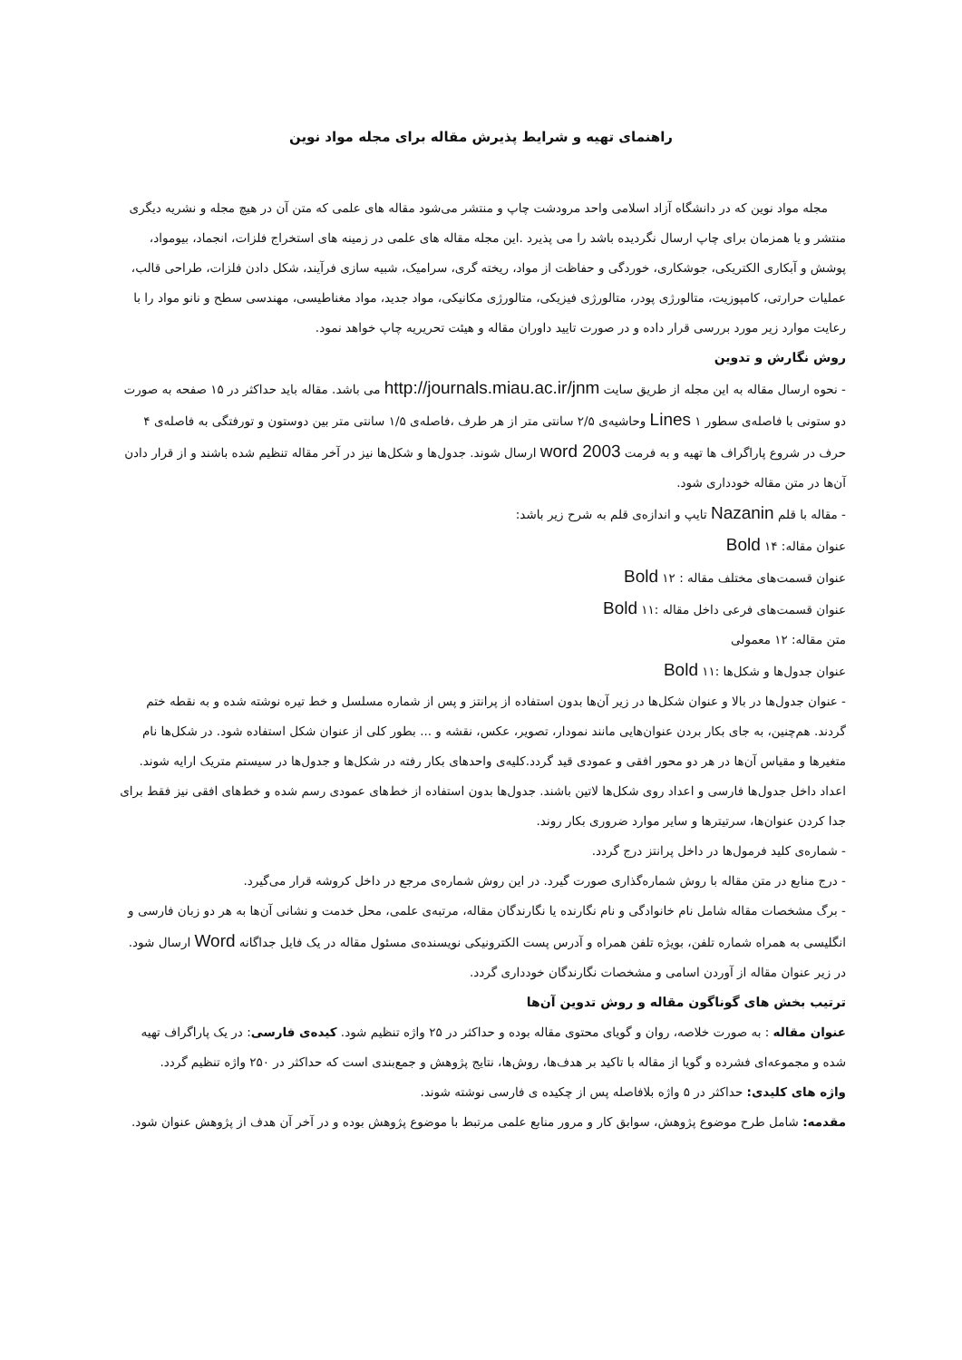راهنمای تهیه و شرایط پذیرش مقاله برای مجله مواد نوین
مجله مواد نوین که در دانشگاه آزاد اسلامی واحد مرودشت چاپ و منتشر می‌شود مقاله های علمی که متن آن در هیچ مجله و نشریه دیگری منتشر و یا همزمان برای چاپ ارسال نگردیده باشد را می پذیرد .این مجله مقاله های علمی در زمینه های استخراج فلزات، انجماد، بیومواد، پوشش و آبکاری الکتریکی، جوشکاری، خوردگی و حفاظت از مواد، ریخته گری، سرامیک، شبیه سازی فرآیند، شکل دادن فلزات، طراحی قالب، عملیات حرارتی، کامپوزیت، متالورژی پودر، متالورژی فیزیکی، متالورژی مکانیکی، مواد جدید، مواد مغناطیسی، مهندسی سطح و نانو مواد را با رعایت موارد زیر مورد بررسی قرار داده و در صورت تایید داوران مقاله و هیئت تحریریه چاپ خواهد نمود.
روش نگارش و تدوین
- نحوه ارسال مقاله به این مجله از طریق سایت http://journals.miau.ac.ir/jnm می باشد. مقاله باید حداکثر در ۱۵ صفحه به صورت دو ستونی با فاصله‌ی سطور ۱ Lines وحاشیه‌ی ۲/۵ سانتی متر از هر طرف ،فاصله‌ی ۱/۵ سانتی متر بین دوستون و تورفتگی به فاصله‌ی ۴ حرف در شروع پاراگراف ها تهیه و به فرمت word 2003 ارسال شوند. جدول‌ها و شکل‌ها نیز در آخر مقاله تنظیم شده باشند و از قرار دادن آن‌ها در متن مقاله خودداری شود.
- مقاله با قلم Nazanin تایپ و اندازه‌ی قلم به شرح زیر باشد:
عنوان مقاله: ۱۴ Bold
عنوان قسمت‌های مختلف مقاله : ۱۲ Bold
عنوان قسمت‌های فرعی داخل مقاله :۱۱ Bold
متن مقاله: ۱۲ معمولی
عنوان جدول‌ها و شکل‌ها :۱۱ Bold
- عنوان جدول‌ها در بالا و عنوان شکل‌ها در زیر آن‌ها بدون استفاده از پرانتز و پس از شماره مسلسل و خط تیره نوشته شده و به نقطه ختم گردند. هم‌چنین، به جای بکار بردن عنوان‌هایی مانند نمودار، تصویر، عکس، نقشه و ... بطور کلی از عنوان شکل استفاده شود. در شکل‌ها نام متغیرها و مقیاس آن‌ها در هر دو محور افقی و عمودی قید گردد.کلیه‌ی واحدهای بکار رفته در شکل‌ها و جدول‌ها در سیستم متریک ارایه شوند. اعداد داخل جدول‌ها فارسی و اعداد روی شکل‌ها لاتین باشند. جدول‌ها بدون استفاده از خط‌های عمودی رسم شده و خط‌های افقی نیز فقط برای جدا کردن عنوان‌ها، سرتیترها و سایر موارد ضروری بکار روند.
- شماره‌ی کلید فرمول‌ها در داخل پرانتز درج گردد.
- درج منابع در متن مقاله با روش شماره‌گذاری صورت گیرد. در این روش شماره‌ی مرجع در داخل کروشه قرار می‌گیرد.
- برگ مشخصات مقاله شامل نام خانوادگی و نام نگارنده یا نگارندگان مقاله، مرتبه‌ی علمی، محل خدمت و نشانی آن‌ها به هر دو زبان فارسی و انگلیسی به همراه شماره تلفن، بویژه تلفن همراه و آدرس پست الکترونیکی نویسنده‌ی مسئول مقاله در یک فایل جداگانه Word ارسال شود. در زیر عنوان مقاله از آوردن اسامی و مشخصات نگارندگان خودداری گردد.
ترتیب بخش های گوناگون مقاله و روش تدوین آن‌ها
عنوان مقاله : به صورت خلاصه، روان و گویای محتوی مقاله بوده و حداکثر در ۲۵ واژه تنظیم شود. کیده‌ی فارسی: در یک پاراگراف تهیه شده و مجموعه‌ای فشرده و گویا از مقاله با تاکید بر هدف‌ها، روش‌ها، نتایج پژوهش و جمع‌بندی است که حداکثر در ۲۵۰ واژه تنظیم گردد.
واژه های کلیدی: حداکثر در ۵ واژه بلافاصله پس از چکیده ی فارسی نوشته شوند.
مقدمه: شامل طرح موضوع پژوهش، سوابق کار و مرور منابع علمی مرتبط با موضوع پژوهش بوده و در آخر آن هدف از پژوهش عنوان شود.